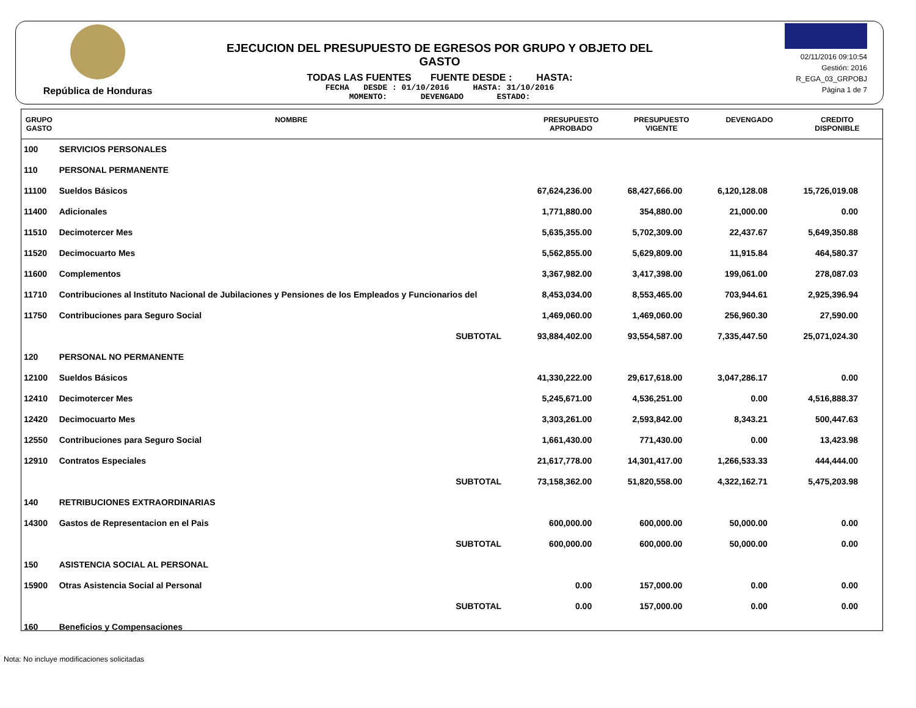República de Honduras
EJECUCION DEL PRESUPUESTO DE EGRESOS POR GRUPO Y OBJETO DEL GASTO
TODAS LAS FUENTES FUENTE DESDE : HASTA:
FECHA DESDE : 01/10/2016 HASTA: 31/10/2016
MOMENTO: DEVENGADO ESTADO:
02/11/2016 09:10:54
Gestión: 2016
R_EGA_03_GRPOBJ
Página 1 de 7
| GRUPO GASTO | NOMBRE | PRESUPUESTO APROBADO | PRESUPUESTO VIGENTE | DEVENGADO | CREDITO DISPONIBLE |
| --- | --- | --- | --- | --- | --- |
| 100 | SERVICIOS PERSONALES | | | | |
| 110 | PERSONAL PERMANENTE | | | | |
| 11100 | Sueldos Básicos | 67,624,236.00 | 68,427,666.00 | 6,120,128.08 | 15,726,019.08 |
| 11400 | Adicionales | 1,771,880.00 | 354,880.00 | 21,000.00 | 0.00 |
| 11510 | Decimotercer Mes | 5,635,355.00 | 5,702,309.00 | 22,437.67 | 5,649,350.88 |
| 11520 | Decimocuarto Mes | 5,562,855.00 | 5,629,809.00 | 11,915.84 | 464,580.37 |
| 11600 | Complementos | 3,367,982.00 | 3,417,398.00 | 199,061.00 | 278,087.03 |
| 11710 | Contribuciones al Instituto Nacional de Jubilaciones y Pensiones de los Empleados y Funcionarios del | 8,453,034.00 | 8,553,465.00 | 703,944.61 | 2,925,396.94 |
| 11750 | Contribuciones para Seguro Social | 1,469,060.00 | 1,469,060.00 | 256,960.30 | 27,590.00 |
| | SUBTOTAL | 93,884,402.00 | 93,554,587.00 | 7,335,447.50 | 25,071,024.30 |
| 120 | PERSONAL NO PERMANENTE | | | | |
| 12100 | Sueldos Básicos | 41,330,222.00 | 29,617,618.00 | 3,047,286.17 | 0.00 |
| 12410 | Decimotercer Mes | 5,245,671.00 | 4,536,251.00 | 0.00 | 4,516,888.37 |
| 12420 | Decimocuarto Mes | 3,303,261.00 | 2,593,842.00 | 8,343.21 | 500,447.63 |
| 12550 | Contribuciones para Seguro Social | 1,661,430.00 | 771,430.00 | 0.00 | 13,423.98 |
| 12910 | Contratos Especiales | 21,617,778.00 | 14,301,417.00 | 1,266,533.33 | 444,444.00 |
| | SUBTOTAL | 73,158,362.00 | 51,820,558.00 | 4,322,162.71 | 5,475,203.98 |
| 140 | RETRIBUCIONES EXTRAORDINARIAS | | | | |
| 14300 | Gastos de Representacion en el Pais | 600,000.00 | 600,000.00 | 50,000.00 | 0.00 |
| | SUBTOTAL | 600,000.00 | 600,000.00 | 50,000.00 | 0.00 |
| 150 | ASISTENCIA SOCIAL AL PERSONAL | | | | |
| 15900 | Otras Asistencia Social al Personal | 0.00 | 157,000.00 | 0.00 | 0.00 |
| | SUBTOTAL | 0.00 | 157,000.00 | 0.00 | 0.00 |
| 160 | Beneficios y Compensaciones | | | | |
Nota: No incluye modificaciones solicitadas